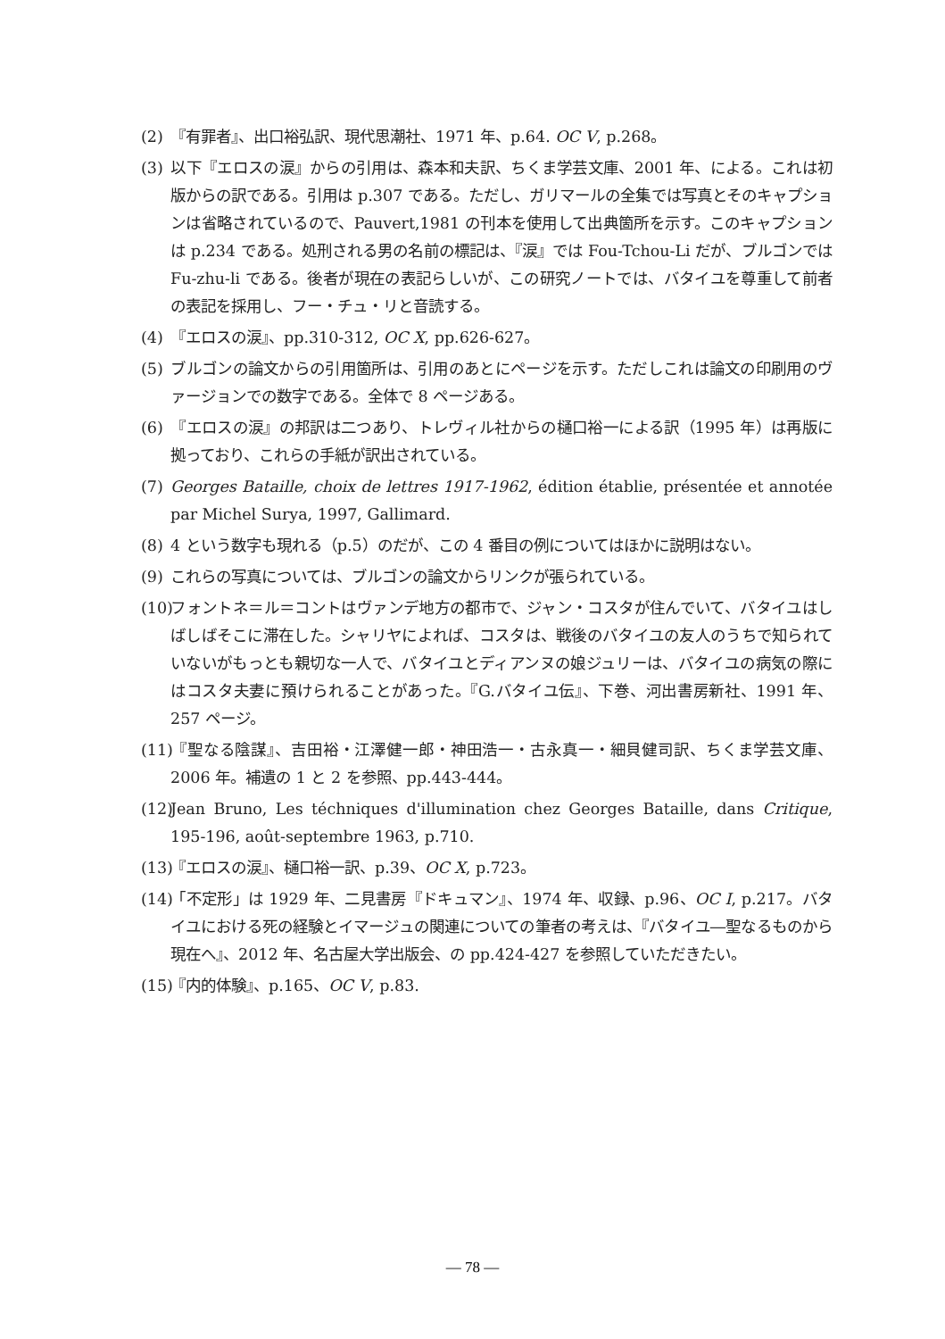(2) 『有罪者』、出口裕弘訳、現代思潮社、1971 年、p.64. OC V, p.268。
(3) 以下『エロスの涙』からの引用は、森本和夫訳、ちくま学芸文庫、2001 年、による。これは初版からの訳である。引用は p.307 である。ただし、ガリマールの全集では写真とそのキャプションは省略されているので、Pauvert,1981 の刊本を使用して出典箇所を示す。このキャプションは p.234 である。処刑される男の名前の標記は、『涙』では Fou-Tchou-Li だが、ブルゴンでは Fu-zhu-li である。後者が現在の表記らしいが、この研究ノートでは、バタイユを尊重して前者の表記を採用し、フー・チュ・リと音読する。
(4) 『エロスの涙』、pp.310-312, OC X, pp.626-627。
(5) ブルゴンの論文からの引用箇所は、引用のあとにページを示す。ただしこれは論文の印刷用のヴァージョンでの数字である。全体で 8 ページある。
(6) 『エロスの涙』の邦訳は二つあり、トレヴィル社からの樋口裕一による訳（1995 年）は再版に拠っており、これらの手紙が訳出されている。
(7) Georges Bataille, choix de lettres 1917-1962, édition établie, présentée et annotée par Michel Surya, 1997, Gallimard.
(8) 4 という数字も現れる（p.5）のだが、この 4 番目の例についてはほかに説明はない。
(9) これらの写真については、ブルゴンの論文からリンクが張られている。
(10) フォントネ＝ル＝コントはヴァンデ地方の都市で、ジャン・コスタが住んでいて、バタイユはしばしばそこに滞在した。シャリヤによれば、コスタは、戦後のバタイユの友人のうちで知られていないがもっとも親切な一人で、バタイユとディアンヌの娘ジュリーは、バタイユの病気の際にはコスタ夫妻に預けられることがあった。『G.バタイユ伝』、下巻、河出書房新社、1991 年、257 ページ。
(11) 『聖なる陰謀』、吉田裕・江澤健一郎・神田浩一・古永真一・細貝健司訳、ちくま学芸文庫、2006 年。補遺の 1 と 2 を参照、pp.443-444。
(12) Jean Bruno, Les téchniques d'illumination chez Georges Bataille, dans Critique, 195-196, août-septembre 1963, p.710.
(13) 『エロスの涙』、樋口裕一訳、p.39、OC X, p.723。
(14) 「不定形」は 1929 年、二見書房『ドキュマン』、1974 年、収録、p.96、OC I, p.217。バタイユにおける死の経験とイマージュの関連についての筆者の考えは、『バタイユ―聖なるものから現在へ』、2012 年、名古屋大学出版会、の pp.424-427 を参照していただきたい。
(15) 『内的体験』、p.165、OC V, p.83.
― 78 ―